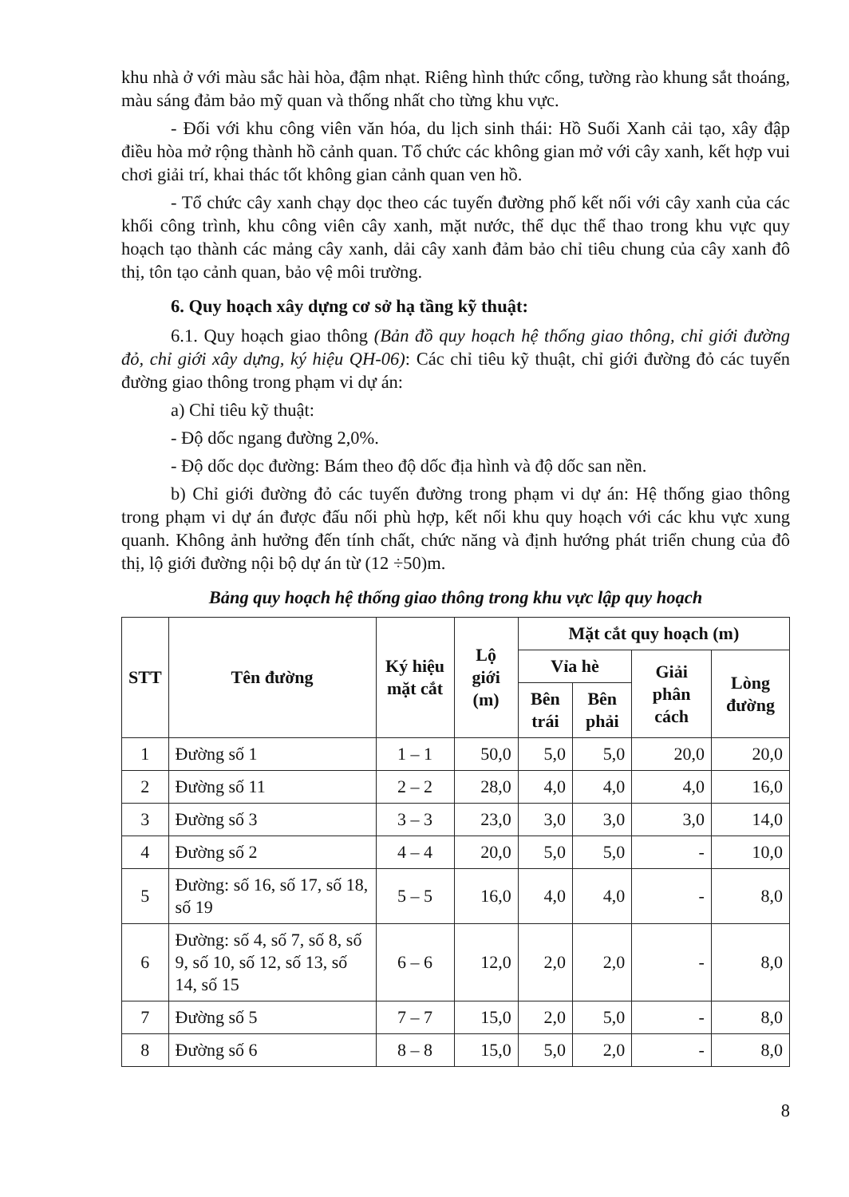khu nhà ở với màu sắc hài hòa, đậm nhạt. Riêng hình thức cổng, tường rào khung sắt thoáng, màu sáng đảm bảo mỹ quan và thống nhất cho từng khu vực.
- Đối với khu công viên văn hóa, du lịch sinh thái: Hồ Suối Xanh cải tạo, xây đập điều hòa mở rộng thành hồ cảnh quan. Tổ chức các không gian mở với cây xanh, kết hợp vui chơi giải trí, khai thác tốt không gian cảnh quan ven hồ.
- Tổ chức cây xanh chạy dọc theo các tuyến đường phố kết nối với cây xanh của các khối công trình, khu công viên cây xanh, mặt nước, thể dục thể thao trong khu vực quy hoạch tạo thành các mảng cây xanh, dải cây xanh đảm bảo chỉ tiêu chung của cây xanh đô thị, tôn tạo cảnh quan, bảo vệ môi trường.
6. Quy hoạch xây dựng cơ sở hạ tầng kỹ thuật:
6.1. Quy hoạch giao thông (Bản đồ quy hoạch hệ thống giao thông, chỉ giới đường đỏ, chỉ giới xây dựng, ký hiệu QH-06): Các chỉ tiêu kỹ thuật, chỉ giới đường đỏ các tuyến đường giao thông trong phạm vi dự án:
a) Chỉ tiêu kỹ thuật:
- Độ dốc ngang đường 2,0%.
- Độ dốc dọc đường: Bám theo độ dốc địa hình và độ dốc san nền.
b) Chỉ giới đường đỏ các tuyến đường trong phạm vi dự án: Hệ thống giao thông trong phạm vi dự án được đấu nối phù hợp, kết nối khu quy hoạch với các khu vực xung quanh. Không ảnh hưởng đến tính chất, chức năng và định hướng phát triển chung của đô thị, lộ giới đường nội bộ dự án từ (12 ÷50)m.
Bảng quy hoạch hệ thống giao thông trong khu vực lập quy hoạch
| STT | Tên đường | Ký hiệu mặt cắt | Lộ giới (m) | Mặt cắt quy hoạch (m) | | | |
| --- | --- | --- | --- | --- | --- | --- | --- |
| | | | | Vỉa hè | | Giải phân cách | Lòng đường |
| | | | | Bên trái | Bên phải | | |
| 1 | Đường số 1 | 1 – 1 | 50,0 | 5,0 | 5,0 | 20,0 | 20,0 |
| 2 | Đường số 11 | 2 – 2 | 28,0 | 4,0 | 4,0 | 4,0 | 16,0 |
| 3 | Đường số 3 | 3 – 3 | 23,0 | 3,0 | 3,0 | 3,0 | 14,0 |
| 4 | Đường số 2 | 4 – 4 | 20,0 | 5,0 | 5,0 | - | 10,0 |
| 5 | Đường: số 16, số 17, số 18, số 19 | 5 – 5 | 16,0 | 4,0 | 4,0 | - | 8,0 |
| 6 | Đường: số 4, số 7, số 8, số 9, số 10, số 12, số 13, số 14, số 15 | 6 – 6 | 12,0 | 2,0 | 2,0 | - | 8,0 |
| 7 | Đường số 5 | 7 – 7 | 15,0 | 2,0 | 5,0 | - | 8,0 |
| 8 | Đường số 6 | 8 – 8 | 15,0 | 5,0 | 2,0 | - | 8,0 |
8